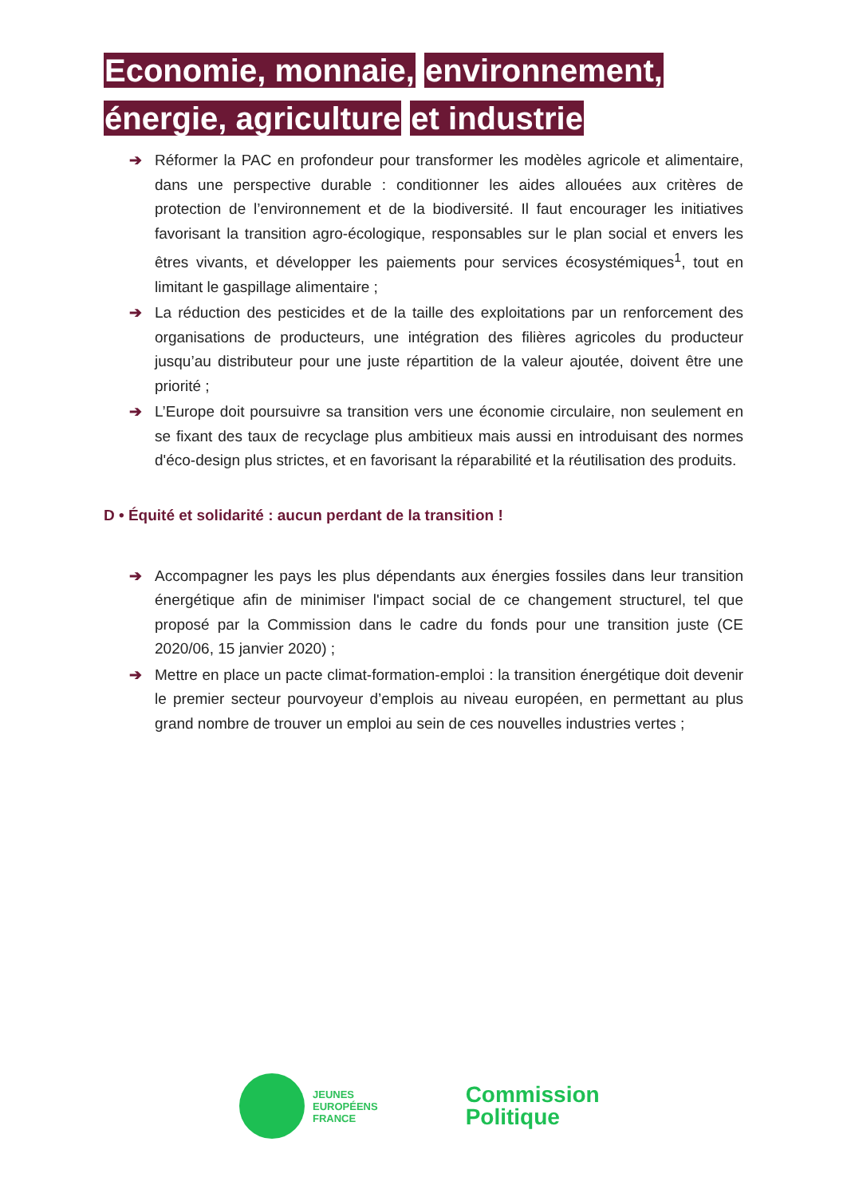Economie, monnaie, environnement, énergie, agriculture et industrie
➔ Réformer la PAC en profondeur pour transformer les modèles agricole et alimentaire, dans une perspective durable : conditionner les aides allouées aux critères de protection de l’environnement et de la biodiversité. Il faut encourager les initiatives favorisant la transition agro-écologique, responsables sur le plan social et envers les êtres vivants, et développer les paiements pour services écosystémiques<sup>1</sup>, tout en limitant le gaspillage alimentaire ;
➔ La réduction des pesticides et de la taille des exploitations par un renforcement des organisations de producteurs, une intégration des filières agricoles du producteur jusqu’au distributeur pour une juste répartition de la valeur ajoutée, doivent être une priorité ;
➔ L’Europe doit poursuivre sa transition vers une économie circulaire, non seulement en se fixant des taux de recyclage plus ambitieux mais aussi en introduisant des normes d'éco-design plus strictes, et en favorisant la réparabilité et la réutilisation des produits.
D • Équité et solidarité : aucun perdant de la transition !
➔ Accompagner les pays les plus dépendants aux énergies fossiles dans leur transition énergétique afin de minimiser l'impact social de ce changement structurel, tel que proposé par la Commission dans le cadre du fonds pour une transition juste (CE 2020/06, 15 janvier 2020) ;
➔ Mettre en place un pacte climat-formation-emploi : la transition énergétique doit devenir le premier secteur pourvoyeur d’emplois au niveau européen, en permettant au plus grand nombre de trouver un emploi au sein de ces nouvelles industries vertes ;
JEUNES
EUROPÉENS
FRANCE
Commission
Politique